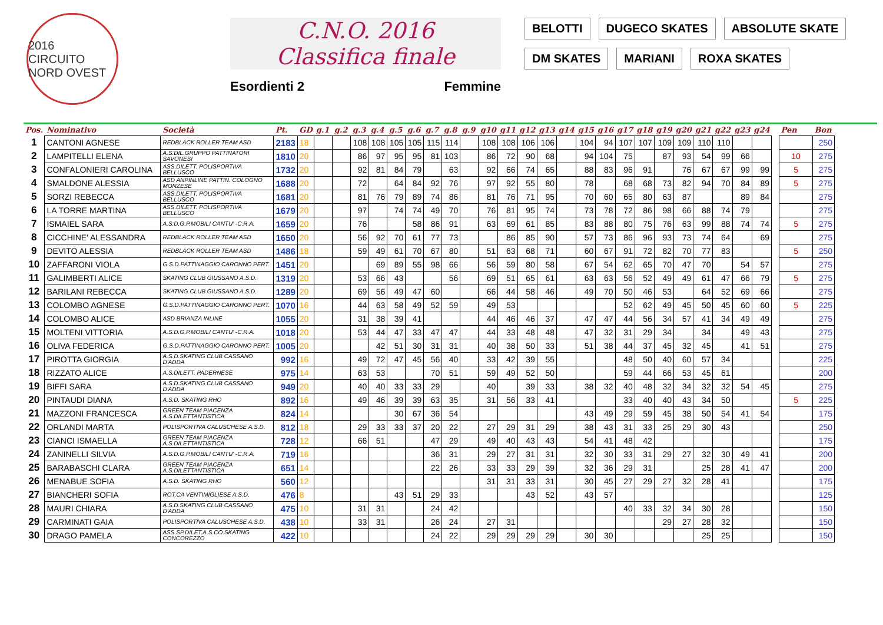2016
CIRCUITO NORD OVEST
C.N.O. 2016
Classifica finale
Esordienti 2 Femmine
BELOTTI
DUGECO SKATES
ABSOLUTE SKATE
DM SKATES
MARIANI
ROXA SKATES
| Pos. | Nominativo | Società | Pt. | GD | g.1 | g.2 | g.3 | g.4 | g.5 | g.6 | g.7 | g.8 | g.9 | g10 | g11 | g12 | g13 | g14 | g15 | g16 | g17 | g18 | g19 | g20 | g21 | g22 | g23 | g24 | | Pen | Bon |
| --- | --- | --- | --- | --- | --- | --- | --- | --- | --- | --- | --- | --- | --- | --- | --- | --- | --- | --- | --- | --- | --- | --- | --- | --- | --- | --- | --- | --- | --- | --- | --- |
| 1 | CANTONI AGNESE | REDBLACK ROLLER TEAM ASD | 2183 | 18 | | | 108 | 108 | 105 | 105 | 115 | 114 | | 108 | 108 | 106 | 106 | | 104 | 94 | 107 | 107 | 109 | 109 | 110 | 110 | | | | | 250 |
| 2 | LAMPITELLI ELENA | A.S.DIL.GRUPPO PATTINATORI SAVONESI | 1810 | 20 | | | 86 | 97 | 95 | 95 | 81 | 103 | | 86 | 72 | 90 | 68 | | 94 | 104 | 75 | | 87 | 93 | 54 | 99 | 66 | | | 10 | 275 |
| 3 | CONFALONIERI CAROLINA | ASS.DILETT. POLISPORTIVA BELLUSCO | 1732 | 20 | | | 92 | 81 | 84 | 79 | | 63 | | 92 | 66 | 74 | 65 | | 88 | 83 | 96 | 91 | | 76 | 67 | 67 | 99 | 99 | | 5 | 275 |
| 4 | SMALDONE ALESSIA | ASD ANPINLINE PATTIN. COLOGNO MONZESE | 1688 | 20 | | | 72 | | 64 | 84 | 92 | 76 | | 97 | 92 | 55 | 80 | | 78 | | 68 | 68 | 73 | 82 | 94 | 70 | 84 | 89 | | 5 | 275 |
| 5 | SORZI REBECCA | ASS.DILETT. POLISPORTIVA BELLUSCO | 1681 | 20 | | | 81 | 76 | 79 | 89 | 74 | 86 | | 81 | 76 | 71 | 95 | | 70 | 60 | 65 | 80 | 63 | 87 | | | 89 | 84 | | | 275 |
| 6 | LA TORRE MARTINA | ASS.DILETT. POLISPORTIVA BELLUSCO | 1679 | 20 | | | 97 | | 74 | 74 | 49 | 70 | | 76 | 81 | 95 | 74 | | 73 | 78 | 72 | 86 | 98 | 66 | 88 | 74 | 79 | | | | 275 |
| 7 | ISMAIEL SARA | A.S.D.G.P.MOBILI CANTU' -C.R.A. | 1659 | 20 | | | 76 | | | 58 | 86 | 91 | | 63 | 69 | 61 | 85 | | 83 | 88 | 80 | 75 | 76 | 63 | 99 | 88 | 74 | 74 | | 5 | 275 |
| 8 | CICCHINE' ALESSANDRA | REDBLACK ROLLER TEAM ASD | 1650 | 20 | | | 56 | 92 | 70 | 61 | 77 | 73 | | | 86 | 85 | 90 | | 57 | 73 | 86 | 96 | 93 | 73 | 74 | 64 | | 69 | | | 275 |
| 9 | DEVITO ALESSIA | REDBLACK ROLLER TEAM ASD | 1486 | 18 | | | 59 | 49 | 61 | 70 | 67 | 80 | | 51 | 63 | 68 | 71 | | 60 | 67 | 91 | 72 | 82 | 70 | 77 | 83 | | | | 5 | 250 |
| 10 | ZAFFARONI VIOLA | G.S.D.PATTINAGGIO CARONNO PERT. | 1451 | 20 | | | | 69 | 89 | 55 | 98 | 66 | | 56 | 59 | 80 | 58 | | 67 | 54 | 62 | 65 | 70 | 47 | 70 | | 54 | 57 | | | 275 |
| 11 | GALIMBERTI ALICE | SKATING CLUB GIUSSANO A.S.D. | 1319 | 20 | | | 53 | 66 | 43 | | | 56 | | 69 | 51 | 65 | 61 | | 63 | 63 | 56 | 52 | 49 | 49 | 61 | 47 | 66 | 79 | | 5 | 275 |
| 12 | BARILANI REBECCA | SKATING CLUB GIUSSANO A.S.D. | 1289 | 20 | | | 69 | 56 | 49 | 47 | 60 | | | 66 | 44 | 58 | 46 | | 49 | 70 | 50 | 46 | 53 | | 64 | 52 | 69 | 66 | | | 275 |
| 13 | COLOMBO AGNESE | G.S.D.PATTINAGGIO CARONNO PERT. | 1070 | 16 | | | 44 | 63 | 58 | 49 | 52 | 59 | | 49 | 53 | | | | | | 52 | 62 | 49 | 45 | 50 | 45 | 60 | 60 | | 5 | 225 |
| 14 | COLOMBO ALICE | ASD BRIANZA INLINE | 1055 | 20 | | | 31 | 38 | 39 | 41 | | | | 44 | 46 | 46 | 37 | | 47 | 47 | 44 | 56 | 34 | 57 | 41 | 34 | 49 | 49 | | | 275 |
| 15 | MOLTENI VITTORIA | A.S.D.G.P.MOBILI CANTU' -C.R.A. | 1018 | 20 | | | 53 | 44 | 47 | 33 | 47 | 47 | | 44 | 33 | 48 | 48 | | 47 | 32 | 31 | 29 | 34 | | 34 | | 49 | 43 | | | 275 |
| 16 | OLIVA FEDERICA | G.S.D.PATTINAGGIO CARONNO PERT. | 1005 | 20 | | | | 42 | 51 | 30 | 31 | 31 | | 40 | 38 | 50 | 33 | | 51 | 38 | 44 | 37 | 45 | 32 | 45 | | 41 | 51 | | | 275 |
| 17 | PIROTTA GIORGIA | A.S.D.SKATING CLUB CASSANO D'ADDA | 992 | 16 | | | 49 | 72 | 47 | 45 | 56 | 40 | | 33 | 42 | 39 | 55 | | | | 48 | 50 | 40 | 60 | 57 | 34 | | | | | 225 |
| 18 | RIZZATO ALICE | A.S.DILETT. PADERNESE | 975 | 14 | | | 63 | 53 | | | 70 | 51 | | 59 | 49 | 52 | 50 | | | | 59 | 44 | 66 | 53 | 45 | 61 | | | | | 200 |
| 19 | BIFFI SARA | A.S.D.SKATING CLUB CASSANO D'ADDA | 949 | 20 | | | 40 | 40 | 33 | 33 | 29 | | | 40 | | 39 | 33 | | 38 | 32 | 40 | 48 | 32 | 34 | 32 | 32 | 54 | 45 | | | 275 |
| 20 | PINTAUDI DIANA | A.S.D. SKATING RHO | 892 | 16 | | | 49 | 46 | 39 | 39 | 63 | 35 | | 31 | 56 | 33 | 41 | | | | 33 | 40 | 40 | 43 | 34 | 50 | | | | 5 | 225 |
| 21 | MAZZONI FRANCESCA | GREEN TEAM PIACENZA A.S.DILETTANTISTICA | 824 | 14 | | | | | 30 | 67 | 36 | 54 | | | | | | | 43 | 49 | 29 | 59 | 45 | 38 | 50 | 54 | 41 | 54 | | | 175 |
| 22 | ORLANDI MARTA | POLISPORTIVA CALUSCHESE A.S.D. | 812 | 18 | | | 29 | 33 | 33 | 37 | 20 | 22 | | 27 | 29 | 31 | 29 | | 38 | 43 | 31 | 33 | 25 | 29 | 30 | 43 | | | | | 250 |
| 23 | CIANCI ISMAELLA | GREEN TEAM PIACENZA A.S.DILETTANTISTICA | 728 | 12 | | | 66 | 51 | | | 47 | 29 | | 49 | 40 | 43 | 43 | | 54 | 41 | 48 | 42 | | | | | | | | | 175 |
| 24 | ZANINELLI SILVIA | A.S.D.G.P.MOBILI CANTU' -C.R.A. | 719 | 16 | | | | | | | 36 | 31 | | 29 | 27 | 31 | 31 | | 32 | 30 | 33 | 31 | 29 | 27 | 32 | 30 | 49 | 41 | | | 200 |
| 25 | BARABASCHI CLARA | GREEN TEAM PIACENZA A.S.DILETTANTISTICA | 651 | 14 | | | | | | | 22 | 26 | | 33 | 33 | 29 | 39 | | 32 | 36 | 29 | 31 | | | 25 | 28 | 41 | 47 | | | 200 |
| 26 | MENABUE SOFIA | A.S.D. SKATING RHO | 560 | 12 | | | | | | | | | | 31 | 31 | 33 | 31 | | 30 | 45 | 27 | 29 | 27 | 32 | 28 | 41 | | | | | 175 |
| 27 | BIANCHERI SOFIA | ROT.CA VENTIMIGLIESE A.S.D. | 476 | 8 | | | | | 43 | 51 | 29 | 33 | | | | 43 | 52 | | 43 | 57 | | | | | | | | | | | 125 |
| 28 | MAURI CHIARA | A.S.D.SKATING CLUB CASSANO D'ADDA | 475 | 10 | | | 31 | 31 | | | 24 | 42 | | | | | | | | | 40 | 33 | 32 | 34 | 30 | 28 | | | | | 150 |
| 29 | CARMINATI GAIA | POLISPORTIVA CALUSCHESE A.S.D. | 438 | 10 | | | 33 | 31 | | | 26 | 24 | | 27 | 31 | | | | | | | | 29 | 27 | 28 | 32 | | | | | 150 |
| 30 | DRAGO PAMELA | ASS.SP.DILET.A.S.CO.SKATING CONCOREZZO | 422 | 10 | | | | | | | 24 | 22 | | 29 | 29 | 29 | 29 | | 30 | 30 | | | | | 25 | 25 | | | | | 150 |